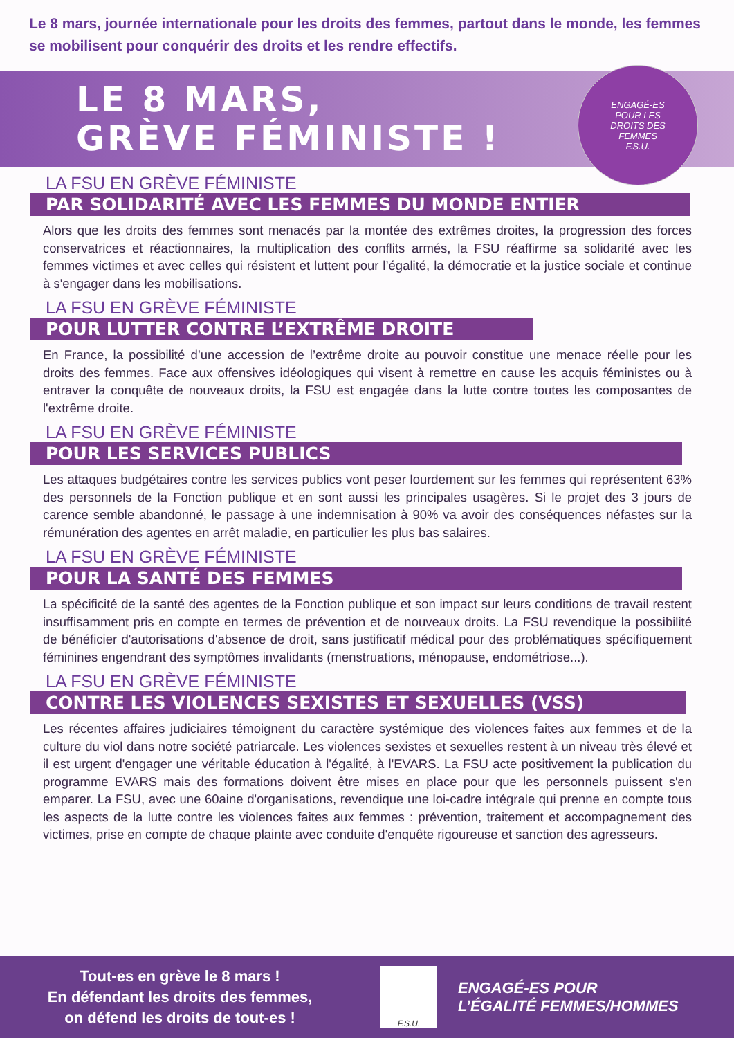Le 8 mars, journée internationale pour les droits des femmes, partout dans le monde, les femmes se mobilisent pour conquérir des droits et les rendre effectifs.
LE 8 MARS,
GRÈVE FÉMINISTE !
ENGAGÉ-ES
POUR LES
DROITS DES
FEMMES
F.S.U.
LA FSU EN GRÈVE FÉMINISTE
PAR SOLIDARITÉ AVEC LES FEMMES DU MONDE ENTIER
Alors que les droits des femmes sont menacés par la montée des extrêmes droites, la progression des forces conservatrices et réactionnaires, la multiplication des conflits armés, la FSU réaffirme sa solidarité avec les femmes victimes et avec celles qui résistent et luttent pour l’égalité, la démocratie et la justice sociale et continue à s'engager dans les mobilisations.
LA FSU EN GRÈVE FÉMINISTE
POUR LUTTER CONTRE L’EXTRÊME DROITE
En France, la possibilité d’une accession de l’extrême droite au pouvoir constitue une menace réelle pour les droits des femmes. Face aux offensives idéologiques qui visent à remettre en cause les acquis féministes ou à entraver la conquête de nouveaux droits, la FSU est engagée dans la lutte contre toutes les composantes de l'extrême droite.
LA FSU EN GRÈVE FÉMINISTE
POUR LES SERVICES PUBLICS
Les attaques budgétaires contre les services publics vont peser lourdement sur les femmes qui représentent 63% des personnels de la Fonction publique et en sont aussi les principales usagères. Si le projet des 3 jours de carence semble abandonné, le passage à une indemnisation à 90% va avoir des conséquences néfastes sur la rémunération des agentes en arrêt maladie, en particulier les plus bas salaires.
LA FSU EN GRÈVE FÉMINISTE
POUR LA SANTÉ DES FEMMES
La spécificité de la santé des agentes de la Fonction publique et son impact sur leurs conditions de travail restent insuffisamment pris en compte en termes de prévention et de nouveaux droits. La FSU revendique la possibilité de bénéficier d'autorisations d'absence de droit, sans justificatif médical pour des problématiques spécifiquement féminines engendrant des symptômes invalidants (menstruations, ménopause, endométriose...).
LA FSU EN GRÈVE FÉMINISTE
CONTRE LES VIOLENCES SEXISTES ET SEXUELLES (VSS)
Les récentes affaires judiciaires témoignent du caractère systémique des violences faites aux femmes et de la culture du viol dans notre société patriarcale. Les violences sexistes et sexuelles restent à un niveau très élevé et il est urgent d'engager une véritable éducation à l'égalité, à l'EVARS. La FSU acte positivement la publication du programme EVARS mais des formations doivent être mises en place pour que les personnels puissent s'en emparer. La FSU, avec une 60aine d'organisations, revendique une loi-cadre intégrale qui prenne en compte tous les aspects de la lutte contre les violences faites aux femmes : prévention, traitement et accompagnement des victimes, prise en compte de chaque plainte avec conduite d'enquête rigoureuse et sanction des agresseurs.
Tout-es en grève le 8 mars !
En défendant les droits des femmes,
on défend les droits de tout-es !
F.S.U.
ENGAGÉ-ES POUR
L’ÉGALITÉ FEMMES/HOMMES